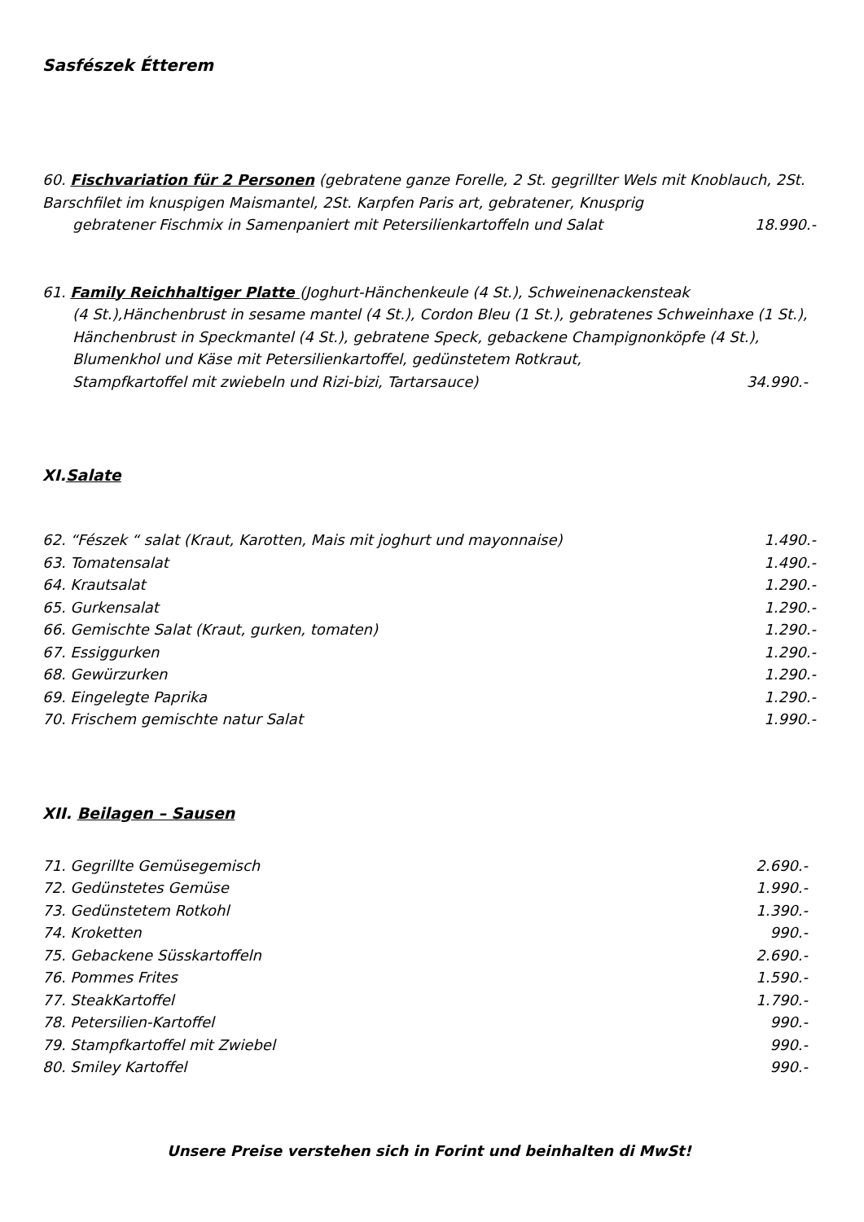Sasfészek Étterem
60. Fischvariation für 2 Personen (gebratene ganze Forelle, 2 St. gegrillter Wels mit Knoblauch, 2St. Barschfilet im knuspigen Maismantel, 2St. Karpfen Paris art, gebratener, Knusprig
gebratener Fischmix in Samenpaniert mit Petersilienkartoffeln und Salat 18.990.-
61. Family Reichhaltiger Platte (Joghurt-Hänchenkeule (4 St.), Schweinenackensteak
(4 St.),Hänchenbrust in sesame mantel (4 St.), Cordon Bleu (1 St.), gebratenes Schweinhaxe (1 St.), Hänchenbrust in Speckmantel (4 St.), gebratene Speck, gebackene Champignonköpfe (4 St.), Blumenkhol und Käse mit Petersilienkartoffel, gedünstetem Rotkraut,
Stampfkartoffel mit zwiebeln und Rizi-bizi, Tartarsauce) 34.990.-
XI.Salate
62. “Fészek “ salat (Kraut, Karotten, Mais mit joghurt und mayonnaise) 1.490.-
63. Tomatensalat 1.490.-
64. Krautsalat 1.290.-
65. Gurkensalat 1.290.-
66. Gemischte Salat (Kraut, gurken, tomaten) 1.290.-
67. Essiggurken 1.290.-
68. Gewürzurken 1.290.-
69. Eingelegte Paprika 1.290.-
70. Frischem gemischte natur Salat 1.990.-
XII. Beilagen – Sausen
71. Gegrillte Gemüsegemisch 2.690.-
72. Gedünstetes Gemüse 1.990.-
73. Gedünstetem Rotkohl 1.390.-
74. Kroketten 990.-
75. Gebackene Süsskartoffeln 2.690.-
76. Pommes Frites 1.590.-
77. SteakKartoffel 1.790.-
78. Petersilien-Kartoffel 990.-
79. Stampfkartoffel mit Zwiebel 990.-
80. Smiley Kartoffel 990.-
Unsere Preise verstehen sich in Forint und beinhalten di MwSt!